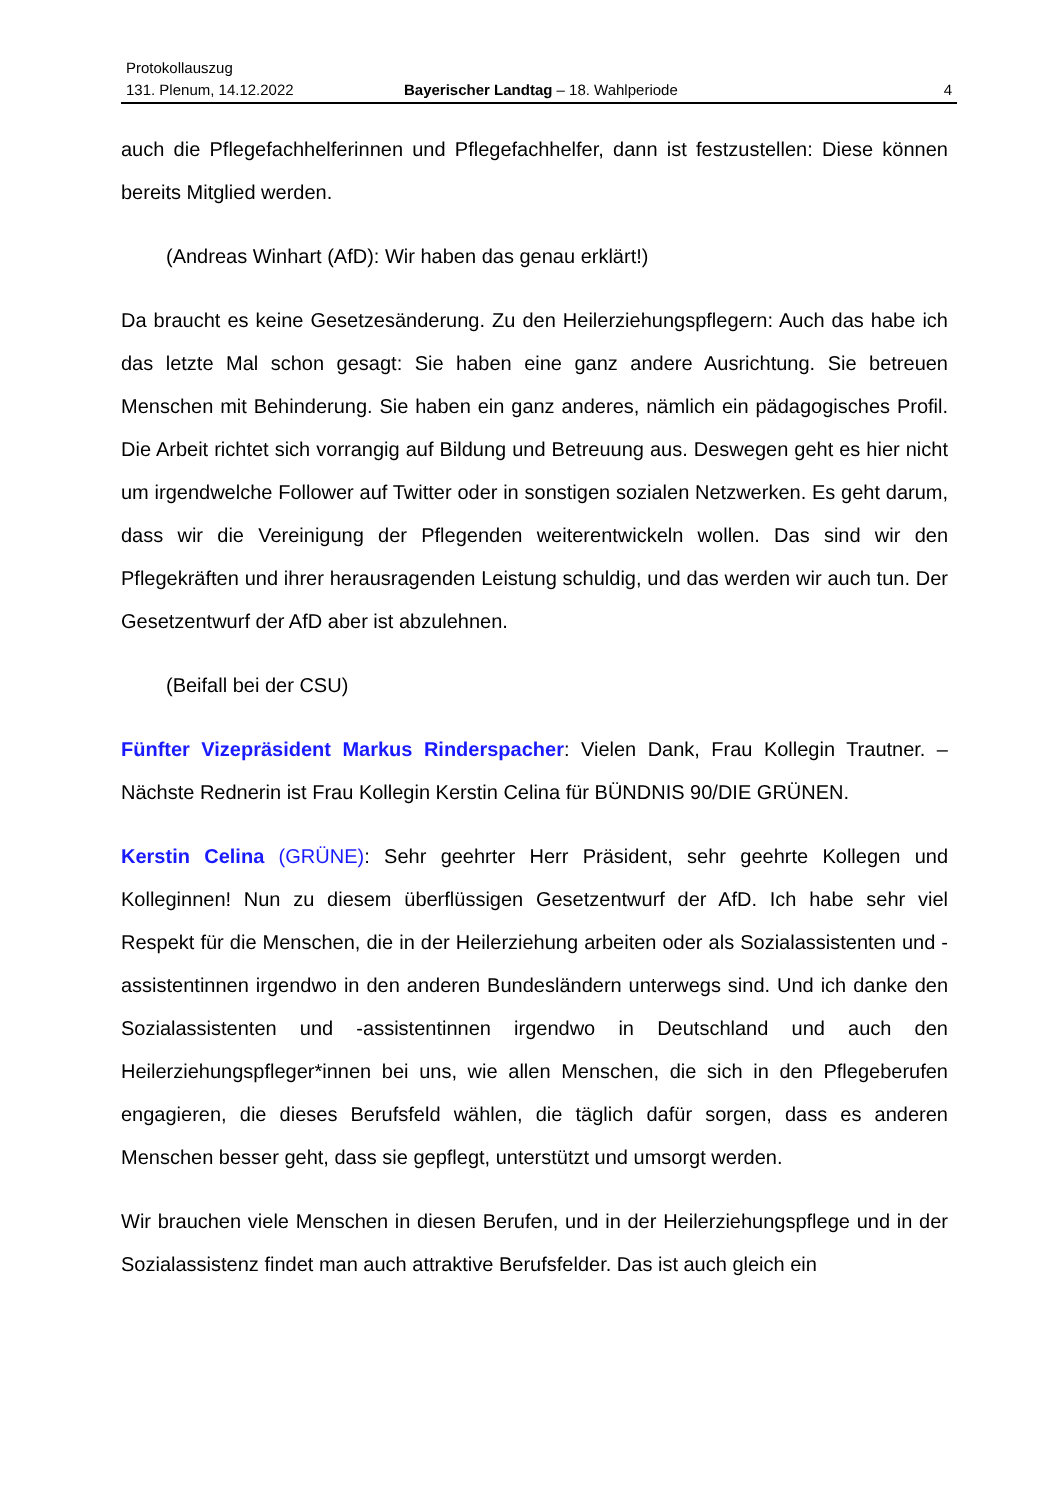Protokollauszug
131. Plenum, 14.12.2022 Bayerischer Landtag – 18. Wahlperiode 4
auch die Pflegefachhelferinnen und Pflegefachhelfer, dann ist festzustellen: Diese können bereits Mitglied werden.
(Andreas Winhart (AfD): Wir haben das genau erklärt!)
Da braucht es keine Gesetzesänderung. Zu den Heilerziehungspflegern: Auch das habe ich das letzte Mal schon gesagt: Sie haben eine ganz andere Ausrichtung. Sie betreuen Menschen mit Behinderung. Sie haben ein ganz anderes, nämlich ein päda­gogisches Profil. Die Arbeit richtet sich vorrangig auf Bildung und Betreuung aus. Des­wegen geht es hier nicht um irgendwelche Follower auf Twitter oder in sonstigen so­zialen Netzwerken. Es geht darum, dass wir die Vereinigung der Pflegenden weiterentwickeln wollen. Das sind wir den Pflegekräften und ihrer herausragenden Leistung schuldig, und das werden wir auch tun. Der Gesetzentwurf der AfD aber ist abzulehnen.
(Beifall bei der CSU)
Fünfter Vizepräsident Markus Rinderspacher: Vielen Dank, Frau Kollegin Trautner. – Nächste Rednerin ist Frau Kollegin Kerstin Celina für BÜNDNIS 90/DIE GRÜNEN.
Kerstin Celina (GRÜNE): Sehr geehrter Herr Präsident, sehr geehrte Kollegen und Kolleginnen! Nun zu diesem überflüssigen Gesetzentwurf der AfD. Ich habe sehr viel Respekt für die Menschen, die in der Heilerziehung arbeiten oder als Sozialassisten­ten und -assistentinnen irgendwo in den anderen Bundesländern unterwegs sind. Und ich danke den Sozialassistenten und -assistentinnen irgendwo in Deutschland und auch den Heilerziehungspfleger*innen bei uns, wie allen Menschen, die sich in den Pflegeberufen engagieren, die dieses Berufsfeld wählen, die täglich dafür sorgen, dass es anderen Menschen besser geht, dass sie gepflegt, unterstützt und umsorgt werden.
Wir brauchen viele Menschen in diesen Berufen, und in der Heilerziehungspflege und in der Sozialassistenz findet man auch attraktive Berufsfelder. Das ist auch gleich ein